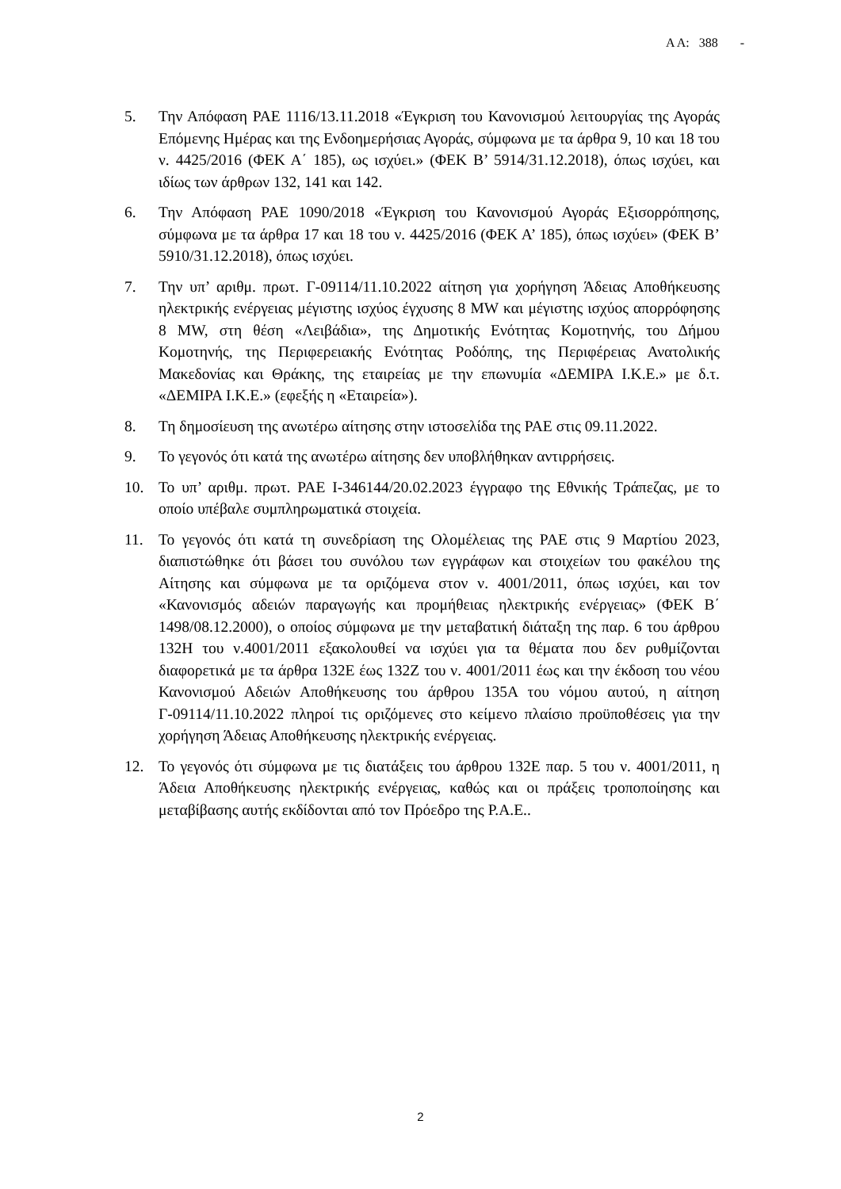Α Α: 388 -
5. Την Απόφαση ΡΑΕ 1116/13.11.2018 «Έγκριση του Κανονισμού λειτουργίας της Αγοράς Επόμενης Ημέρας και της Ενδοημερήσιας Αγοράς, σύμφωνα με τα άρθρα 9, 10 και 18 του ν. 4425/2016 (ΦΕΚ Α΄ 185), ως ισχύει.» (ΦΕΚ Β’ 5914/31.12.2018), όπως ισχύει, και ιδίως των άρθρων 132, 141 και 142.
6. Την Απόφαση ΡΑΕ 1090/2018 «Έγκριση του Κανονισμού Αγοράς Εξισορρόπησης, σύμφωνα με τα άρθρα 17 και 18 του ν. 4425/2016 (ΦΕΚ Α’ 185), όπως ισχύει» (ΦΕΚ Β’ 5910/31.12.2018), όπως ισχύει.
7. Την υπ’ αριθμ. πρωτ. Γ-09114/11.10.2022 αίτηση για χορήγηση Άδειας Αποθήκευσης ηλεκτρικής ενέργειας μέγιστης ισχύος έγχυσης 8 MW και μέγιστης ισχύος απορρόφησης 8 MW, στη θέση «Λειβάδια», της Δημοτικής Ενότητας Κομοτηνής, του Δήμου Κομοτηνής, της Περιφερειακής Ενότητας Ροδόπης, της Περιφέρειας Ανατολικής Μακεδονίας και Θράκης, της εταιρείας με την επωνυμία «ΔΕΜΙΡΑ Ι.Κ.Ε.» με δ.τ. «ΔΕΜΙΡΑ Ι.Κ.Ε.» (εφεξής η «Εταιρεία»).
8. Τη δημοσίευση της ανωτέρω αίτησης στην ιστοσελίδα της ΡΑΕ στις 09.11.2022.
9. Το γεγονός ότι κατά της ανωτέρω αίτησης δεν υποβλήθηκαν αντιρρήσεις.
10. Το υπ’ αριθμ. πρωτ. ΡΑΕ Ι-346144/20.02.2023 έγγραφο της Εθνικής Τράπεζας, με το οποίο υπέβαλε συμπληρωματικά στοιχεία.
11. Το γεγονός ότι κατά τη συνεδρίαση της Ολομέλειας της ΡΑΕ στις 9 Μαρτίου 2023, διαπιστώθηκε ότι βάσει του συνόλου των εγγράφων και στοιχείων του φακέλου της Αίτησης και σύμφωνα με τα οριζόμενα στον ν. 4001/2011, όπως ισχύει, και τον «Κανονισμός αδειών παραγωγής και προμήθειας ηλεκτρικής ενέργειας» (ΦΕΚ Β΄ 1498/08.12.2000), ο οποίος σύμφωνα με την μεταβατική διάταξη της παρ. 6 του άρθρου 132Η του ν.4001/2011 εξακολουθεί να ισχύει για τα θέματα που δεν ρυθμίζονται διαφορετικά με τα άρθρα 132Ε έως 132Ζ του ν. 4001/2011 έως και την έκδοση του νέου Κανονισμού Αδειών Αποθήκευσης του άρθρου 135Α του νόμου αυτού, η αίτηση Γ-09114/11.10.2022 πληροί τις οριζόμενες στο κείμενο πλαίσιο προϋποθέσεις για την χορήγηση Άδειας Αποθήκευσης ηλεκτρικής ενέργειας.
12. Το γεγονός ότι σύμφωνα με τις διατάξεις του άρθρου 132Ε παρ. 5 του ν. 4001/2011, η Άδεια Αποθήκευσης ηλεκτρικής ενέργειας, καθώς και οι πράξεις τροποποίησης και μεταβίβασης αυτής εκδίδονται από τον Πρόεδρο της Ρ.Α.Ε..
2